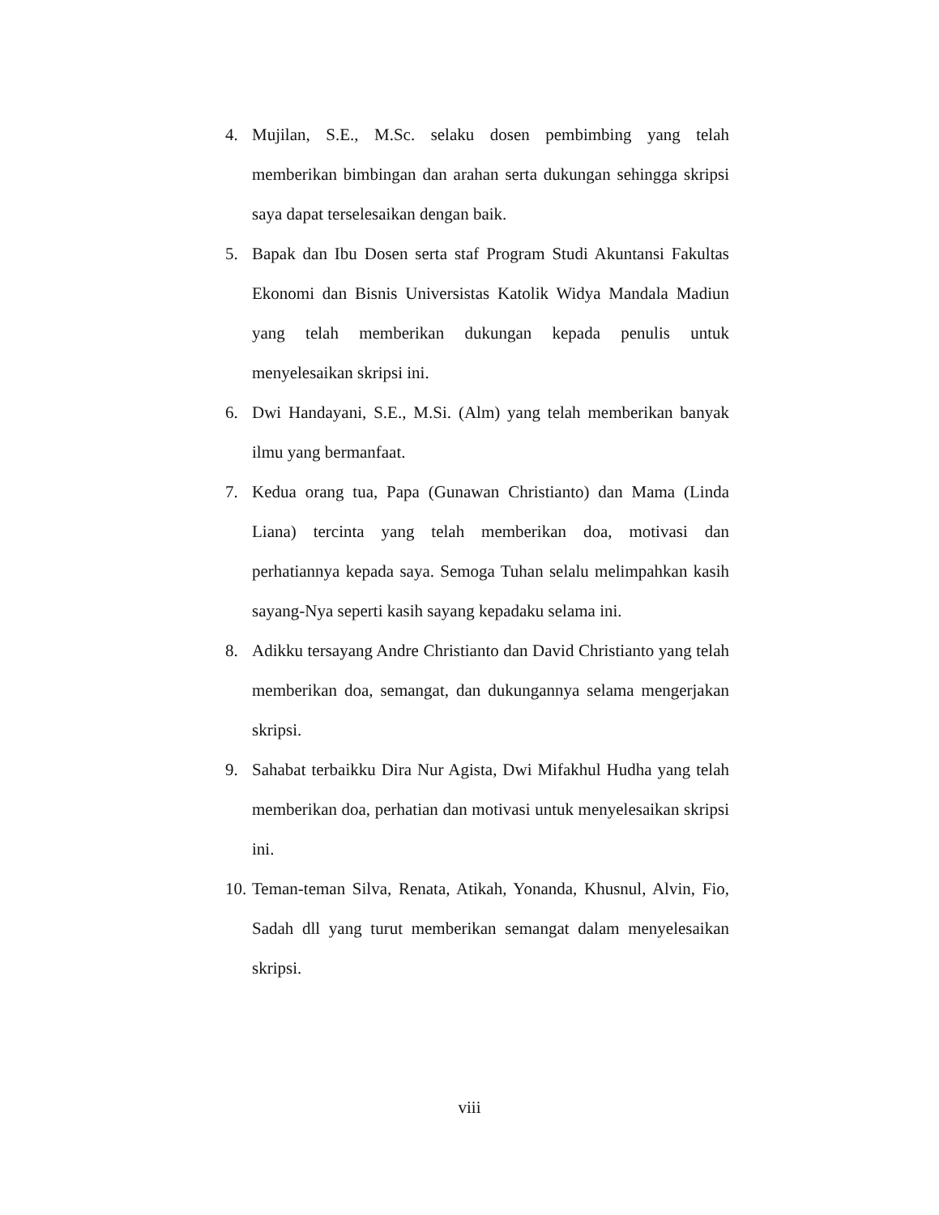4. Mujilan, S.E., M.Sc. selaku dosen pembimbing yang telah memberikan bimbingan dan arahan serta dukungan sehingga skripsi saya dapat terselesaikan dengan baik.
5. Bapak dan Ibu Dosen serta staf Program Studi Akuntansi Fakultas Ekonomi dan Bisnis Universistas Katolik Widya Mandala Madiun yang telah memberikan dukungan kepada penulis untuk menyelesaikan skripsi ini.
6. Dwi Handayani, S.E., M.Si. (Alm) yang telah memberikan banyak ilmu yang bermanfaat.
7. Kedua orang tua, Papa (Gunawan Christianto) dan Mama (Linda Liana) tercinta yang telah memberikan doa, motivasi dan perhatiannya kepada saya. Semoga Tuhan selalu melimpahkan kasih sayang-Nya seperti kasih sayang kepadaku selama ini.
8. Adikku tersayang Andre Christianto dan David Christianto yang telah memberikan doa, semangat, dan dukungannya selama mengerjakan skripsi.
9. Sahabat terbaikku Dira Nur Agista, Dwi Mifakhul Hudha yang telah memberikan doa, perhatian dan motivasi untuk menyelesaikan skripsi ini.
10.
Teman-teman Silva, Renata, Atikah, Yonanda, Khusnul, Alvin, Fio, Sadah dll yang turut memberikan semangat dalam menyelesaikan skripsi.
viii